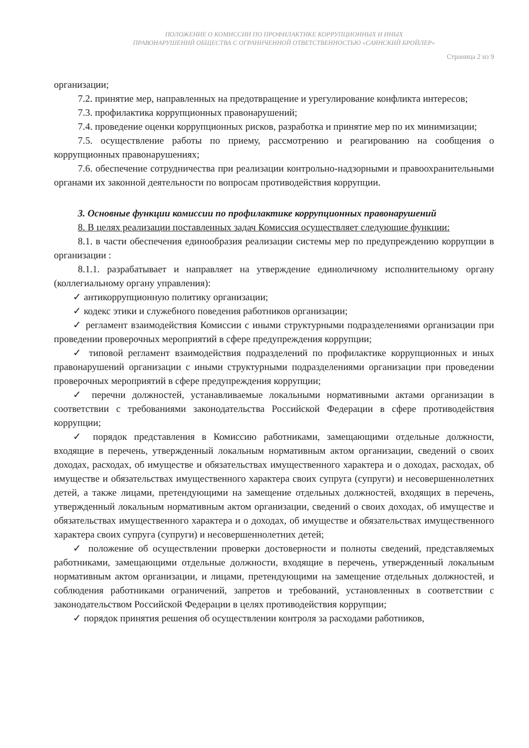ПОЛОЖЕНИЕ О КОМИССИИ ПО ПРОФИЛАКТИКЕ КОРРУПЦИОННЫХ И ИНЫХ
ПРАВОНАРУШЕНИЙ ОБЩЕСТВА С ОГРАНИЧЕННОЙ ОТВЕТСТВЕННОСТЬЮ «САЯНСКИЙ БРОЙЛЕР»
Страница 2 из 9
организации;
7.2. принятие мер, направленных на предотвращение и урегулирование конфликта интересов;
7.3. профилактика коррупционных правонарушений;
7.4. проведение оценки коррупционных рисков, разработка и принятие мер по их минимизации;
7.5. осуществление работы по приему, рассмотрению и реагированию на сообщения о коррупционных правонарушениях;
7.6. обеспечение сотрудничества при реализации контрольно-надзорными и правоохранительными органами их законной деятельности по вопросам противодействия коррупции.
3. Основные функции комиссии по профилактике коррупционных правонарушений
8. В целях реализации поставленных задач Комиссия осуществляет следующие функции:
8.1. в части обеспечения единообразия реализации системы мер по предупреждению коррупции в организации :
8.1.1. разрабатывает и направляет на утверждение единоличному исполнительному органу (коллегиальному органу управления):
✓ антикоррупционную политику организации;
✓ кодекс этики и служебного поведения работников организации;
✓ регламент взаимодействия Комиссии с иными структурными подразделениями организации при проведении проверочных мероприятий в сфере предупреждения коррупции;
✓ типовой регламент взаимодействия подразделений по профилактике коррупционных и иных правонарушений организации с иными структурными подразделениями организации при проведении проверочных мероприятий в сфере предупреждения коррупции;
✓ перечни должностей, устанавливаемые локальными нормативными актами организации в соответствии с требованиями законодательства Российской Федерации в сфере противодействия коррупции;
✓ порядок представления в Комиссию работниками, замещающими отдельные должности, входящие в перечень, утвержденный локальным нормативным актом организации, сведений о своих доходах, расходах, об имуществе и обязательствах имущественного характера и о доходах, расходах, об имуществе и обязательствах имущественного характера своих супруга (супруги) и несовершеннолетних детей, а также лицами, претендующими на замещение отдельных должностей, входящих в перечень, утвержденный локальным нормативным актом организации, сведений о своих доходах, об имуществе и обязательствах имущественного характера и о доходах, об имуществе и обязательствах имущественного характера своих супруга (супруги) и несовершеннолетних детей;
✓ положение об осуществлении проверки достоверности и полноты сведений, представляемых работниками, замещающими отдельные должности, входящие в перечень, утвержденный локальным нормативным актом организации, и лицами, претендующими на замещение отдельных должностей, и соблюдения работниками ограничений, запретов и требований, установленных в соответствии с законодательством Российской Федерации в целях противодействия коррупции;
✓ порядок принятия решения об осуществлении контроля за расходами работников,